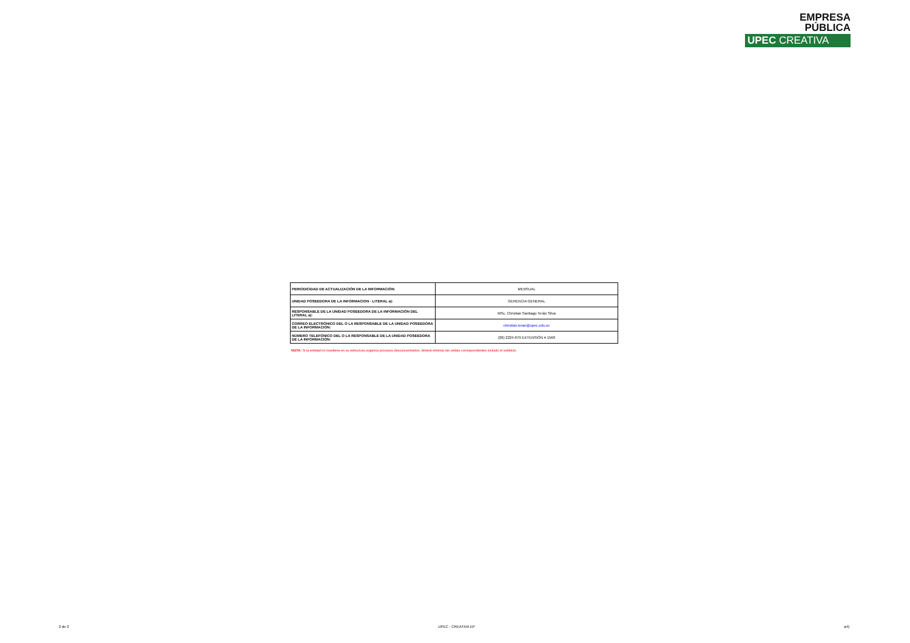EMPRESA
PÚBLICA
UPEC CREATIVA
| PERIODICIDAD DE ACTUALIZACIÓN DE LA INFORMACIÓN: | MENSUAL |
| UNIDAD POSEEDORA DE LA INFORMACION - LITERAL a): | GERENCIA GENERAL |
| RESPONSABLE DE LA UNIDAD POSEEDORA DE LA INFORMACIÓN DEL LITERAL a): | MSc. Christian Santiago Terán Silva |
| CORREO ELECTRÓNICO DEL O LA RESPONSABLE DE LA UNIDAD POSEEDORA DE LA INFORMACIÓN: | christian.teran@upec.edu.ec |
| NÚMERO TELEFÓNICO DEL O LA RESPONSABLE DE LA UNIDAD POSEEDORA DE LA INFORMACIÓN: | (06) 2224-079 EXTENSIÓN # 1560 |
NOTA: Si la entidad no mantiene en su estructura orgánica procesos desconcentrados, deberá eliminar las celdas correspondientes incluido el subtítulo.
2 de 2 UPEC - CREATIVA EP a4)